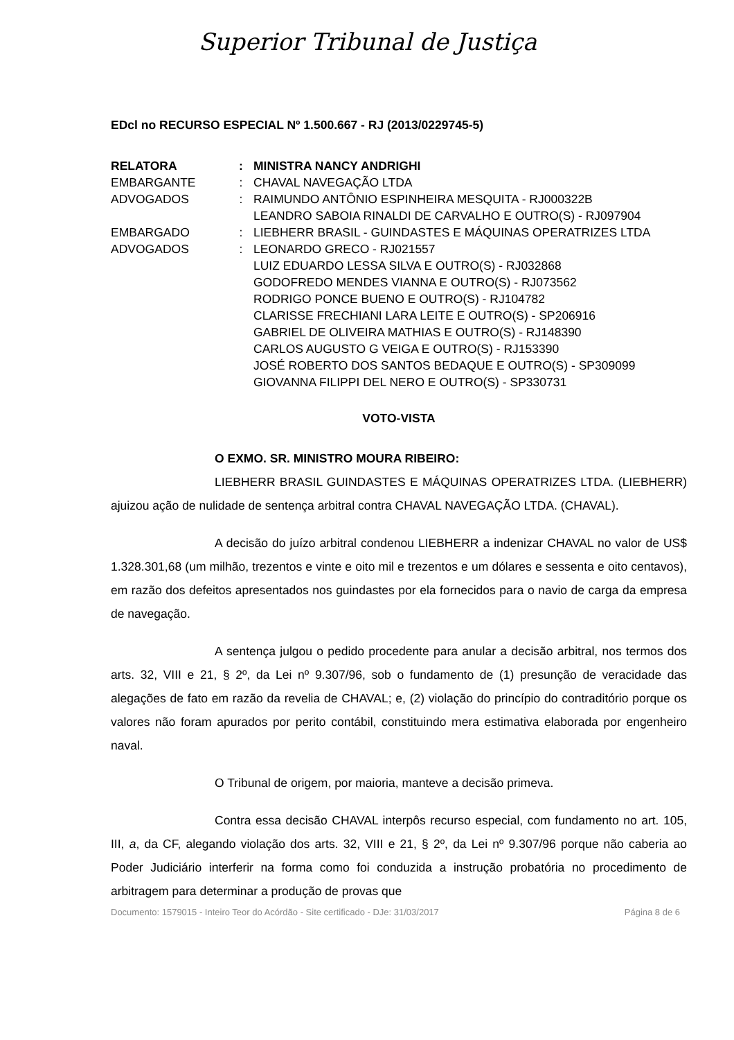Superior Tribunal de Justiça
EDcl no RECURSO ESPECIAL Nº 1.500.667 - RJ (2013/0229745-5)
| RELATORA | : | MINISTRA NANCY ANDRIGHI |
| EMBARGANTE | : | CHAVAL NAVEGAÇÃO LTDA |
| ADVOGADOS | : | RAIMUNDO ANTÔNIO ESPINHEIRA MESQUITA - RJ000322B LEANDRO SABOIA RINALDI DE CARVALHO E OUTRO(S) - RJ097904 |
| EMBARGADO | : | LIEBHERR BRASIL - GUINDASTES E MÁQUINAS OPERATRIZES LTDA |
| ADVOGADOS | : | LEONARDO GRECO - RJ021557 LUIZ EDUARDO LESSA SILVA E OUTRO(S) - RJ032868 GODOFREDO MENDES VIANNA E OUTRO(S) - RJ073562 RODRIGO PONCE BUENO E OUTRO(S) - RJ104782 CLARISSE FRECHIANI LARA LEITE E OUTRO(S) - SP206916 GABRIEL DE OLIVEIRA MATHIAS E OUTRO(S) - RJ148390 CARLOS AUGUSTO G VEIGA E OUTRO(S) - RJ153390 JOSÉ ROBERTO DOS SANTOS BEDAQUE E OUTRO(S) - SP309099 GIOVANNA FILIPPI DEL NERO E OUTRO(S) - SP330731 |
VOTO-VISTA
O EXMO. SR. MINISTRO MOURA RIBEIRO:
LIEBHERR BRASIL GUINDASTES E MÁQUINAS OPERATRIZES LTDA. (LIEBHERR) ajuizou ação de nulidade de sentença arbitral contra CHAVAL NAVEGAÇÃO LTDA. (CHAVAL).
A decisão do juízo arbitral condenou LIEBHERR a indenizar CHAVAL no valor de US$ 1.328.301,68 (um milhão, trezentos e vinte e oito mil e trezentos e um dólares e sessenta e oito centavos), em razão dos defeitos apresentados nos guindastes por ela fornecidos para o navio de carga da empresa de navegação.
A sentença julgou o pedido procedente para anular a decisão arbitral, nos termos dos arts. 32, VIII e 21, § 2º, da Lei nº 9.307/96, sob o fundamento de (1) presunção de veracidade das alegações de fato em razão da revelia de CHAVAL; e, (2) violação do princípio do contraditório porque os valores não foram apurados por perito contábil, constituindo mera estimativa elaborada por engenheiro naval.
O Tribunal de origem, por maioria, manteve a decisão primeva.
Contra essa decisão CHAVAL interpôs recurso especial, com fundamento no art. 105, III, a, da CF, alegando violação dos arts. 32, VIII e 21, § 2º, da Lei nº 9.307/96 porque não caberia ao Poder Judiciário interferir na forma como foi conduzida a instrução probatória no procedimento de arbitragem para determinar a produção de provas que
Documento: 1579015 - Inteiro Teor do Acórdão - Site certificado - DJe: 31/03/2017 Página 8 de 6